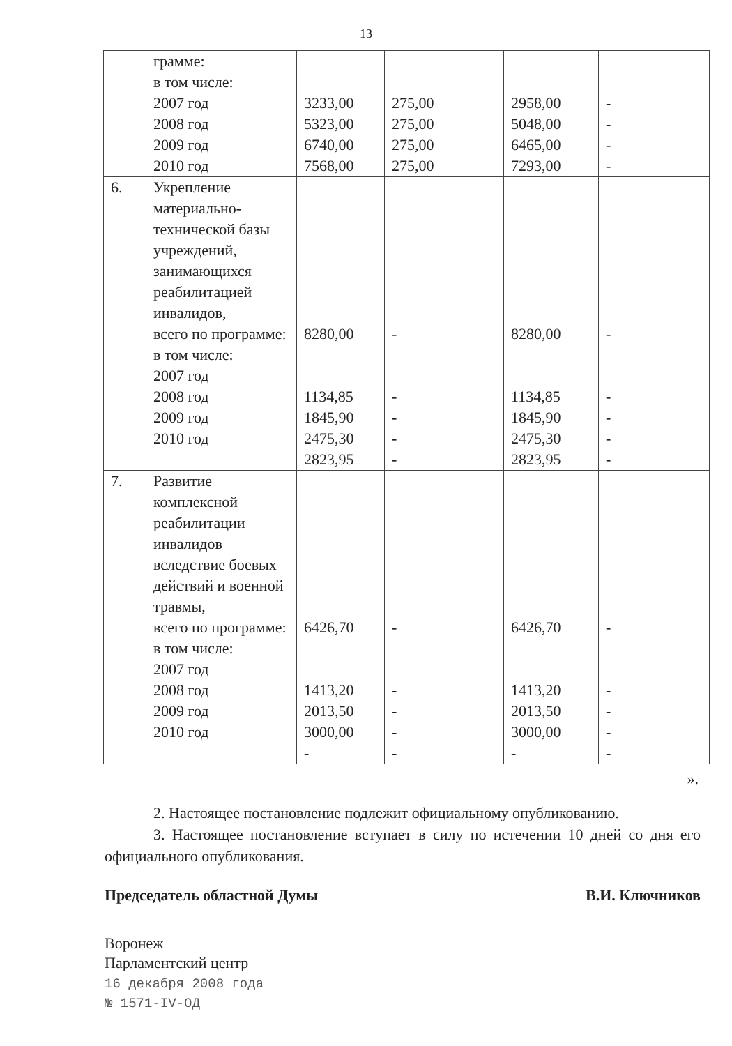13
| | грамме: в том числе: 2007 год 2008 год 2009 год 2010 год | 3233,00 5323,00 6740,00 7568,00 | 275,00 275,00 275,00 275,00 | 2958,00 5048,00 6465,00 7293,00 | - - - - |
| 6. | Укрепление материально-технической базы учреждений, занимающихся реабилитацией инвалидов, всего по программе: в том числе: 2007 год 2008 год 2009 год 2010 год | 8280,00 1134,85 1845,90 2475,30 2823,95 | - - - - - | 8280,00 1134,85 1845,90 2475,30 2823,95 | - - - - - |
| 7. | Развитие комплексной реабилитации инвалидов вследствие боевых действий и военной травмы, всего по программе: в том числе: 2007 год 2008 год 2009 год 2010 год | 6426,70 1413,20 2013,50 3000,00 - | - - - - - | 6426,70 1413,20 2013,50 3000,00 - | - - - - - |
».
2. Настоящее постановление подлежит официальному опубликованию.
3. Настоящее постановление вступает в силу по истечении 10 дней со дня его официального опубликования.
Председатель областной Думы В.И. Ключников
Воронеж
Парламентский центр
16 декабря 2008 года
№ 1571-IV-ОД